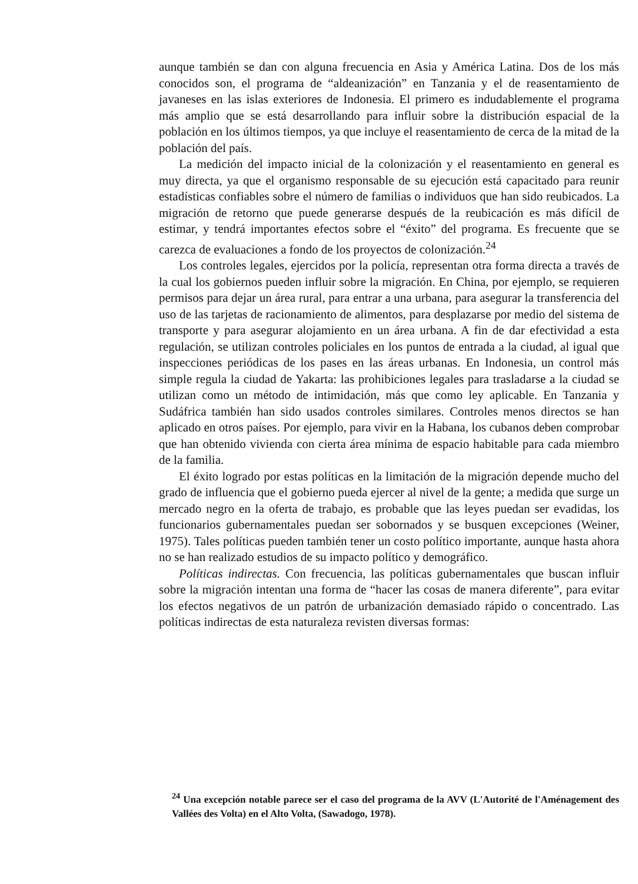aunque también se dan con alguna frecuencia en Asia y América Latina. Dos de los más conocidos son, el programa de “aldeanización” en Tanzania y el de reasentamiento de javaneses en las islas exteriores de Indonesia. El primero es indudablemente el programa más amplio que se está desarrollando para influir sobre la distribución espacial de la población en los últimos tiempos, ya que incluye el reasentamiento de cerca de la mitad de la población del país.
La medición del impacto inicial de la colonización y el reasentamiento en general es muy directa, ya que el organismo responsable de su ejecución está capacitado para reunir estadísticas confiables sobre el número de familias o individuos que han sido reubicados. La migración de retorno que puede generarse después de la reubicación es más difícil de estimar, y tendrá importantes efectos sobre el “éxito” del programa. Es frecuente que se carezca de evaluaciones a fondo de los proyectos de colonización.<sup>24</sup>
Los controles legales, ejercidos por la policía, representan otra forma directa a través de la cual los gobiernos pueden influir sobre la migración. En China, por ejemplo, se requieren permisos para dejar un área rural, para entrar a una urbana, para asegurar la transferencia del uso de las tarjetas de racionamiento de alimentos, para desplazarse por medio del sistema de transporte y para asegurar alojamiento en un área urbana. A fin de dar efectividad a esta regulación, se utilizan controles policiales en los puntos de entrada a la ciudad, al igual que inspecciones periódicas de los pases en las áreas urbanas. En Indonesia, un control más simple regula la ciudad de Yakarta: las prohibiciones legales para trasladarse a la ciudad se utilizan como un método de intimidación, más que como ley aplicable. En Tanzania y Sudáfrica también han sido usados controles similares. Controles menos directos se han aplicado en otros países. Por ejemplo, para vivir en la Habana, los cubanos deben comprobar que han obtenido vivienda con cierta área mínima de espacio habitable para cada miembro de la familia.
El éxito logrado por estas políticas en la limitación de la migración depende mucho del grado de influencia que el gobierno pueda ejercer al nivel de la gente; a medida que surge un mercado negro en la oferta de trabajo, es probable que las leyes puedan ser evadidas, los funcionarios gubernamentales puedan ser sobornados y se busquen excepciones (Weiner, 1975). Tales políticas pueden también tener un costo político importante, aunque hasta ahora no se han realizado estudios de su impacto político y demográfico.
Políticas indirectas. Con frecuencia, las políticas gubernamentales que buscan influir sobre la migración intentan una forma de “hacer las cosas de manera diferente”, para evitar los efectos negativos de un patrón de urbanización demasiado rápido o concentrado. Las políticas indirectas de esta naturaleza revisten diversas formas:
<sup>24</sup> Una excepción notable parece ser el caso del programa de la AVV (L'Autorité de l'Aménagement des Vallées des Volta) en el Alto Volta, (Sawadogo, 1978).